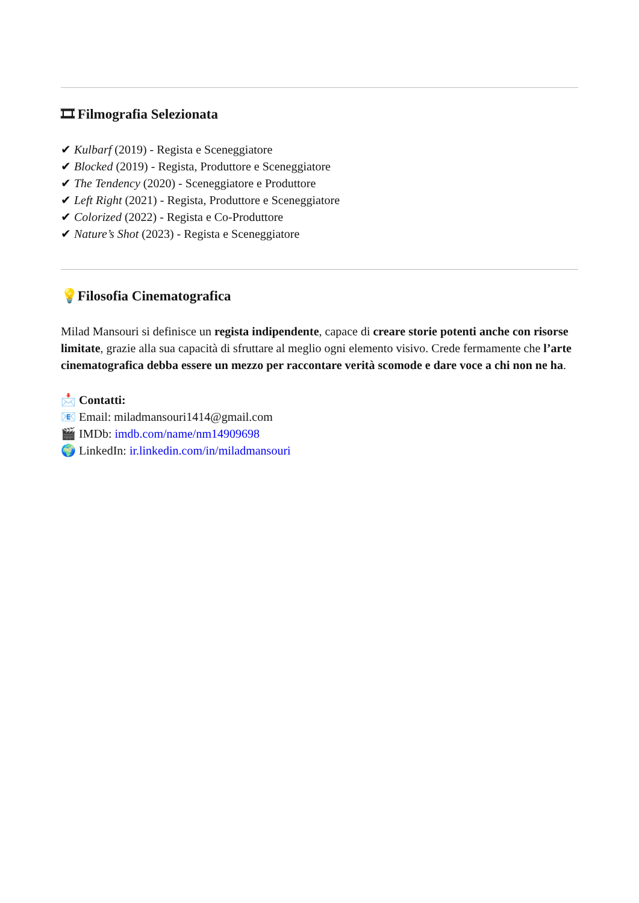🎞 Filmografia Selezionata
✔ Kulbarf (2019) - Regista e Sceneggiatore
✔ Blocked (2019) - Regista, Produttore e Sceneggiatore
✔ The Tendency (2020) - Sceneggiatore e Produttore
✔ Left Right (2021) - Regista, Produttore e Sceneggiatore
✔ Colorized (2022) - Regista e Co-Produttore
✔ Nature’s Shot (2023) - Regista e Sceneggiatore
💡 Filosofia Cinematografica
Milad Mansouri si definisce un regista indipendente, capace di creare storie potenti anche con risorse limitate, grazie alla sua capacità di sfruttare al meglio ogni elemento visivo. Crede fermamente che l’arte cinematografica debba essere un mezzo per raccontare verità scomode e dare voce a chi non ne ha.
📩 Contatti:
📧 Email: miladmansouri1414@gmail.com
🎬 IMDb: imdb.com/name/nm14909698
🌍 LinkedIn: ir.linkedin.com/in/miladmansouri